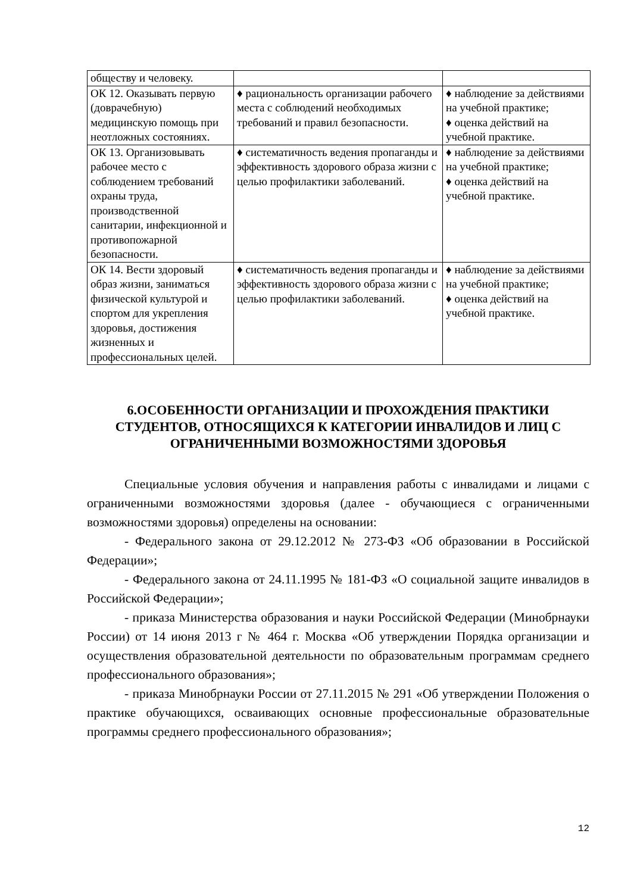| обществу и человеку. | | |
| ОК 12. Оказывать первую (доврачебную) медицинскую помощь при неотложных состояниях. | ♦ рациональность организации рабочего места с соблюдений необходимых требований и правил безопасности. | ♦ наблюдение за действиями на учебной практике; ♦ оценка действий на учебной практике. |
| ОК 13. Организовывать рабочее место с соблюдением требований охраны труда, производственной санитарии, инфекционной и противопожарной безопасности. | ♦ систематичность ведения пропаганды и эффективность здорового образа жизни с целью профилактики заболеваний. | ♦ наблюдение за действиями на учебной практике; ♦ оценка действий на учебной практике. |
| ОК 14. Вести здоровый образ жизни, заниматься физической культурой и спортом для укрепления здоровья, достижения жизненных и профессиональных целей. | ♦ систематичность ведения пропаганды и эффективность здорового образа жизни с целью профилактики заболеваний. | ♦ наблюдение за действиями на учебной практике; ♦ оценка действий на учебной практике. |
6.ОСОБЕННОСТИ ОРГАНИЗАЦИИ И ПРОХОЖДЕНИЯ ПРАКТИКИ СТУДЕНТОВ, ОТНОСЯЩИХСЯ К КАТЕГОРИИ ИНВАЛИДОВ И ЛИЦ С ОГРАНИЧЕННЫМИ ВОЗМОЖНОСТЯМИ ЗДОРОВЬЯ
Специальные условия обучения и направления работы с инвалидами и лицами с ограниченными возможностями здоровья (далее - обучающиеся с ограниченными возможностями здоровья) определены на основании:
- Федерального закона от 29.12.2012 № 273-ФЗ «Об образовании в Российской Федерации»;
- Федерального закона от 24.11.1995 № 181-ФЗ «О социальной защите инвалидов в Российской Федерации»;
- приказа Министерства образования и науки Российской Федерации (Минобрнауки России) от 14 июня 2013 г № 464 г. Москва «Об утверждении Порядка организации и осуществления образовательной деятельности по образовательным программам среднего профессионального образования»;
- приказа Минобрнауки России от 27.11.2015 № 291 «Об утверждении Положения о практике обучающихся, осваивающих основные профессиональные образовательные программы среднего профессионального образования»;
12